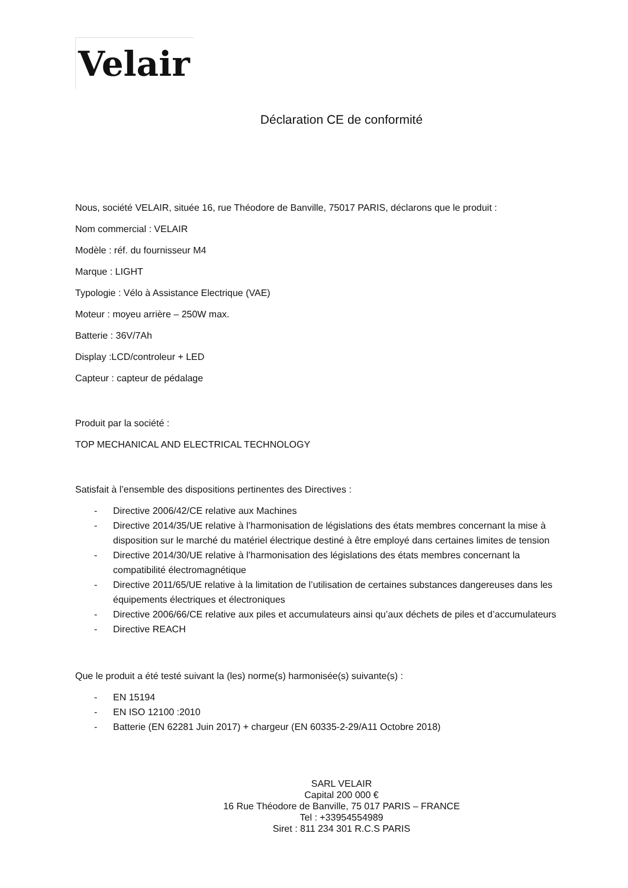Velair
Déclaration CE de conformité
Nous, société VELAIR, située 16, rue Théodore de Banville, 75017 PARIS, déclarons que le produit :
Nom commercial : VELAIR
Modèle : réf. du fournisseur M4
Marque : LIGHT
Typologie : Vélo à Assistance Electrique (VAE)
Moteur : moyeu arrière – 250W max.
Batterie : 36V/7Ah
Display :LCD/controleur + LED
Capteur : capteur de pédalage
Produit par la société :
TOP MECHANICAL AND ELECTRICAL TECHNOLOGY
Satisfait à l’ensemble des dispositions pertinentes des Directives :
- Directive 2006/42/CE relative aux Machines
- Directive 2014/35/UE relative à l’harmonisation de législations des états membres concernant la mise à disposition sur le marché du matériel électrique destiné à être employé dans certaines limites de tension
- Directive 2014/30/UE relative à l’harmonisation des législations des états membres concernant la compatibilité électromagnétique
- Directive 2011/65/UE relative à la limitation de l’utilisation de certaines substances dangereuses dans les équipements électriques et électroniques
- Directive 2006/66/CE relative aux piles et accumulateurs ainsi qu’aux déchets de piles et d’accumulateurs
- Directive REACH
Que le produit a été testé suivant la (les) norme(s) harmonisée(s) suivante(s) :
- EN 15194
- EN ISO 12100 :2010
- Batterie (EN 62281 Juin 2017) + chargeur (EN 60335-2-29/A11 Octobre 2018)
SARL VELAIR
Capital 200 000 €
16 Rue Théodore de Banville, 75 017 PARIS – FRANCE
Tel : +33954554989
Siret : 811 234 301 R.C.S PARIS